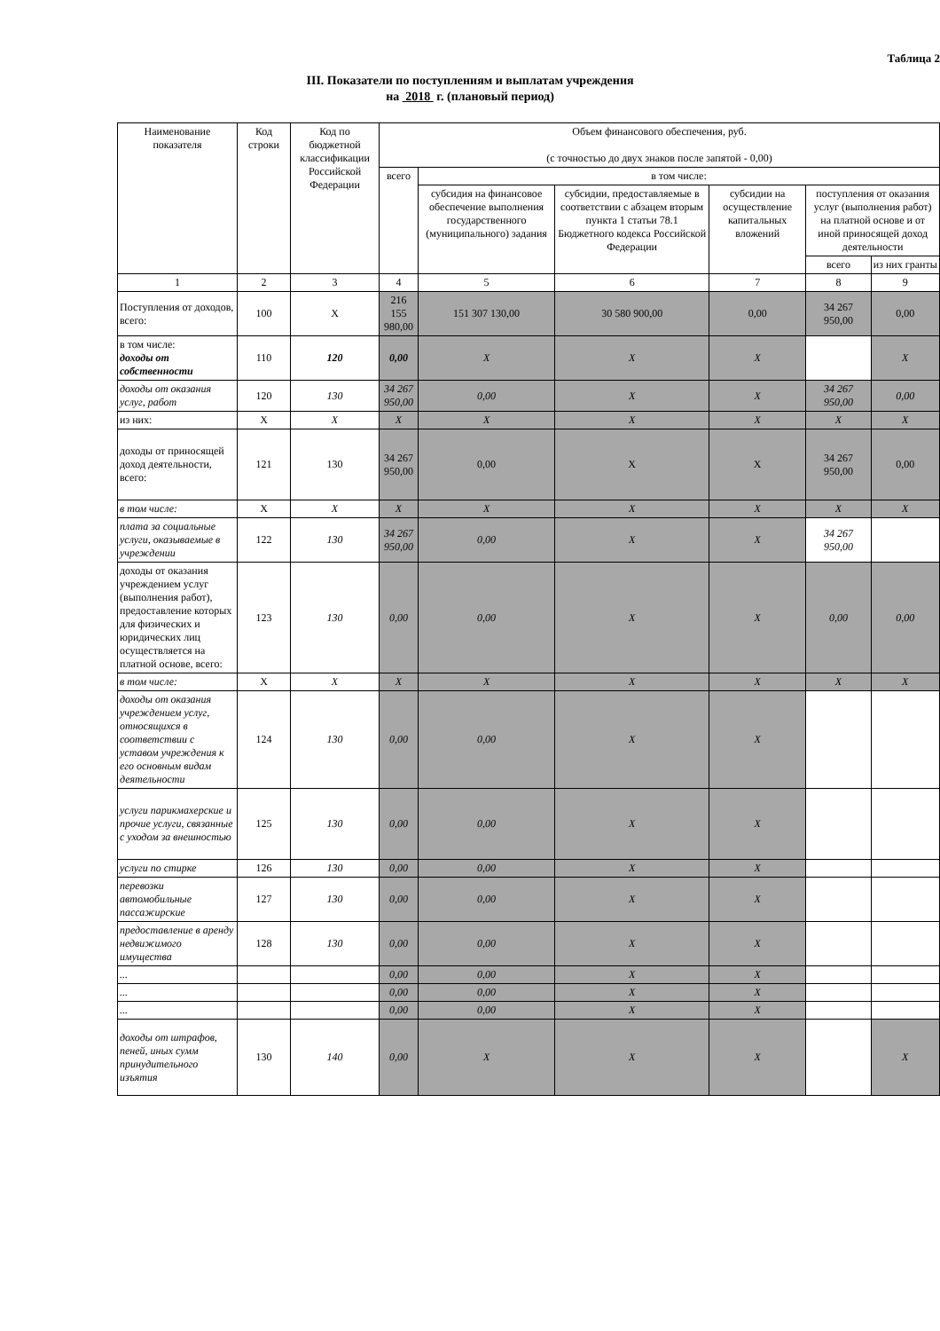Таблица 2
III. Показатели по поступлениям и выплатам учреждения
на 2018 г. (плановый период)
| Наименование показателя | Код строки | Код по бюджетной классификации Российской Федерации | Объем финансового обеспечения, руб. (с точностью до двух знаков после запятой - 0,00) | | | | | |
| --- | --- | --- | --- | --- | --- | --- | --- | --- |
| | | | всего | в том числе: | | | | |
| | | | | субсидия на финансовое обеспечение выполнения государственного (муниципального) задания | субсидии, предоставляемые в соответствии с абзацем вторым пункта 1 статьи 78.1 Бюджетного кодекса Российской Федерации | субсидии на осуществление капитальных вложений | поступления от оказания услуг (выполнения работ) на платной основе и от иной приносящей доход деятельности | |
| | | | | | | | всего | из них гранты |
| 1 | 2 | 3 | 4 | 5 | 6 | 7 | 8 | 9 |
| Поступления от доходов, всего: | 100 | X | 216 155 980,00 | 151 307 130,00 | 30 580 900,00 | 0,00 | 34 267 950,00 | 0,00 |
| в том числе: доходы от собственности | 110 | 120 | 0,00 | X | X | X | | X |
| доходы от оказания услуг, работ | 120 | 130 | 34 267 950,00 | 0,00 | X | X | 34 267 950,00 | 0,00 |
| из них: | X | X | X | X | X | X | X | X |
| доходы от приносящей доход деятельности, всего: | 121 | 130 | 34 267 950,00 | 0,00 | X | X | 34 267 950,00 | 0,00 |
| в том числе: | X | X | X | X | X | X | X | X |
| плата за социальные услуги, оказываемые в учреждении | 122 | 130 | 34 267 950,00 | 0,00 | X | X | 34 267 950,00 | |
| доходы от оказания учреждением услуг (выполнения работ), предоставление которых для физических и юридических лиц осуществляется на платной основе, всего: | 123 | 130 | 0,00 | 0,00 | X | X | 0,00 | 0,00 |
| в том числе: | X | X | X | X | X | X | X | X |
| доходы от оказания учреждением услуг, относящихся в соответствии с уставом учреждения к его основным видам деятельности | 124 | 130 | 0,00 | 0,00 | X | X | | |
| услуги парикмахерские и прочие услуги, связанные с уходом за внешностью | 125 | 130 | 0,00 | 0,00 | X | X | | |
| услуги по стирке | 126 | 130 | 0,00 | 0,00 | X | X | | |
| перевозки автомобильные пассажирские | 127 | 130 | 0,00 | 0,00 | X | X | | |
| предоставление в аренду недвижимого имущества | 128 | 130 | 0,00 | 0,00 | X | X | | |
| ... | | | 0,00 | 0,00 | X | X | | |
| ... | | | 0,00 | 0,00 | X | X | | |
| ... | | | 0,00 | 0,00 | X | X | | |
| доходы от штрафов, пеней, иных сумм принудительного изъятия | 130 | 140 | 0,00 | X | X | X | | X |